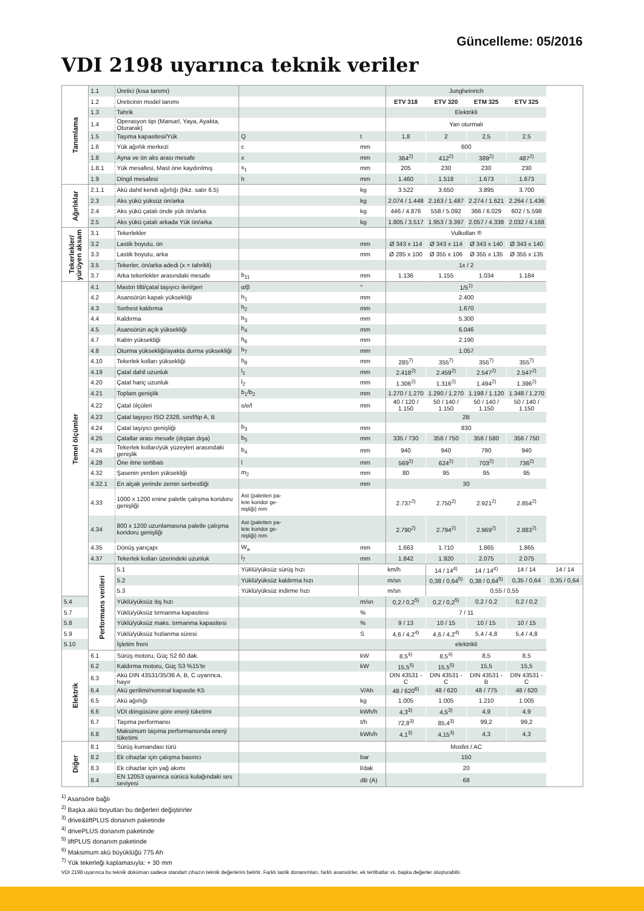Güncelleme: 05/2016
VDI 2198 uyarınca teknik veriler
| Tanımlama | 1.1 | Üretici (kısa tanımı) | | | Jungheinrich | | | | |
| | 1.2 | Üreticinin model tanımı | | | ETV 318 | ETV 320 | ETM 325 | ETV 325 | |
| | 1.3 | Tahrik | | | Elektrikli | | | | |
| | 1.4 | Operasyon tipi (Manuel, Yaya, Ayakta, Oturarak) | | | Yan oturmalı | | | | |
| | 1.5 | Taşıma kapasitesi/Yük | Q | t | 1,8 | 2 | 2,5 | 2,5 | |
| | 1.6 | Yük ağırlık merkezi | c | mm | 600 | | | | |
| | 1.8 | Ayna ve ön aks arası mesafe | x | mm | 364<sup>2)</sup> | 412<sup>2)</sup> | 389<sup>2)</sup> | 487<sup>2)</sup> | |
| | 1.8.1 | Yük mesafesi, Mast öne kaydırılmış | x<sub>1</sub> | mm | 205 | 230 | 230 | 230 | |
| | 1.9 | Dingil mesafesi | h | mm | 1.460 | 1.518 | 1.673 | 1.673 | |
| Ağırlıklar | 2.1.1 | Akü dahil kendi ağırlığı (bkz. satır 6.5) | | kg | 3.522 | 3.650 | 3.895 | 3.700 | |
| | 2.3 | Aks yükü yüksüz ön/arka | | kg | 2.074 / 1.448 | 2.163 / 1.487 | 2.274 / 1.621 | 2.264 / 1.436 | |
| | 2.4 | Aks yükü çatalı önde yük ön/arka | | kg | 446 / 4.876 | 558 / 5.092 | 366 / 6.029 | 602 / 5.598 | |
| | 2.5 | Aks yükü çatalı arkada Yük ön/arka | | kg | 1.805 / 3.517 | 1.953 / 3.397 | 2.057 / 4.338 | 2.032 / 4.168 | |
| Tekerlekler/ yürüyen aksam | 3.1 | Tekerlekler | | | Vulkollan ® | | | | |
| | 3.2 | Lastik boyutu, ön | | mm | Ø 343 x 114 | Ø 343 x 114 | Ø 343 x 140 | Ø 343 x 140 | |
| | 3.3 | Lastik boyutu, arka | | mm | Ø 285 x 100 | Ø 355 x 106 | Ø 355 x 135 | Ø 355 x 135 | |
| | 3.5 | Tekerler, ön/arka adedi (x = tahrikli) | | | 1x / 2 | | | | |
| | 3.7 | Arka tekerlekler arasındaki mesafe | b<sub>11</sub> | mm | 1.136 | 1.155 | 1.034 | 1.184 | |
| Temel ölçümler | 4.1 | Mastın tilti/çatal taşıyıcı ileri/geri | α/β | ° | 1/5<sup>1)</sup> | | | | |
| | 4.2 | Asansörün kapalı yüksekliği | h<sub>1</sub> | mm | 2.400 | | | | |
| | 4.3 | Serbest kaldırma | h<sub>2</sub> | mm | 1.670 | | | | |
| | 4.4 | Kaldırma | h<sub>3</sub> | mm | 5.300 | | | | |
| | 4.5 | Asansörün açık yüksekliği | h<sub>4</sub> | mm | 6.046 | | | | |
| | 4.7 | Kabin yüksekliği | h<sub>6</sub> | mm | 2.190 | | | | |
| | 4.8 | Oturma yüksekliği/ayakta durma yüksekliği | h<sub>7</sub> | mm | 1.057 | | | | |
| | 4.10 | Tekerlek kolları yüksekliği | h<sub>8</sub> | mm | 285<sup>7)</sup> | 355<sup>7)</sup> | 355<sup>7)</sup> | 355<sup>7)</sup> | |
| | 4.19 | Çatal dahil uzunluk | l<sub>1</sub> | mm | 2.418<sup>2)</sup> | 2.459<sup>2)</sup> | 2.547<sup>2)</sup> | 2.547<sup>2)</sup> | |
| | 4.20 | Çatal hariç uzunluk | l<sub>2</sub> | mm | 1.306<sup>2)</sup> | 1.316<sup>2)</sup> | 1.494<sup>2)</sup> | 1.396<sup>2)</sup> | |
| | 4.21 | Toplam genişlik | b<sub>1</sub>/b<sub>2</sub> | mm | 1.270 / 1.270 | 1.290 / 1.270 | 1.198 / 1.120 | 1.348 / 1.270 | |
| | 4.22 | Çatal ölçüleri | s/e/l | mm | 40 / 120 / 1.150 | 50 / 140 / 1.150 | 50 / 140 / 1.150 | 50 / 140 / 1.150 | |
| | 4.23 | Çatal taşıyıcı ISO 2328, sınıf/tip A, B | | | 2B | | | | |
| | 4.24 | Çatal taşıyıcı genişliği | b<sub>3</sub> | mm | 830 | | | | |
| | 4.25 | Çatallar arası mesafe (dıştan dışa) | b<sub>5</sub> | mm | 335 / 730 | 356 / 750 | 356 / 580 | 356 / 750 | |
| | 4.26 | Tekerlek kolları/yük yüzeyleri arasındaki genişlik | b<sub>4</sub> | mm | 940 | 940 | 790 | 940 | |
| | 4.28 | Öne itme tertibatı | l | mm | 569<sup>2)</sup> | 624<sup>2)</sup> | 703<sup>2)</sup> | 736<sup>2)</sup> | |
| | 4.32 | Şasenin yerden yüksekliği | m<sub>2</sub> | mm | 80 | 95 | 95 | 95 | |
| | 4.32.1 | En alçak yerinde zemin serbestliği | | mm | 30 | | | | |
| | 4.33 | 1000 x 1200 enine paletle çalışma koridoru genişliği | Ast (paletten pa- lete koridor ge- nişliği) mm | | 2.737<sup>2)</sup> | 2.750<sup>2)</sup> | 2.921<sup>2)</sup> | 2.854<sup>2)</sup> | |
| | 4.34 | 800 x 1200 uzunlamasına paletle çalışma koridoru genişliği | Ast (paletten pa- lete koridor ge- nişliği) mm | | 2.790<sup>2)</sup> | 2.794<sup>2)</sup> | 2.969<sup>2)</sup> | 2.883<sup>2)</sup> | |
| | 4.35 | Dönüş yarıçapı | W<sub>a</sub> | mm | 1.663 | 1.710 | 1.865 | 1.865 | |
| | 4.37 | Tekerlek kolları üzerindeki uzunluk | l<sub>7</sub> | mm | 1.842 | 1.920 | 2.075 | 2.075 | |
| | Performans verileri | 5.1 | Yüklü/yüksüz sürüş hızı | | km/h | 14 / 14<sup>4)</sup> | 14 / 14<sup>4)</sup> | 14 / 14 | 14 / 14 |
| | | 5.2 | Yüklü/yüksüz kaldırma hızı | | m/sn | 0,38 / 0,64<sup>5)</sup> | 0,38 / 0,64<sup>5)</sup> | 0,35 / 0,64 | 0,35 / 0,64 |
| | | 5.3 | Yüklü/yüksüz indirme hızı | | m/sn | 0,55 / 0,55 | | | |
| 5.4 | | Yüklü/yüksüz itiş hızı | | m/sn | 0,2 / 0,2<sup>5)</sup> | 0,2 / 0,2<sup>5)</sup> | 0,2 / 0,2 | 0,2 / 0,2 | |
| 5.7 | | Yüklü/yüksüz tırmanma kapasitesi | | % | 7 / 11 | | | | |
| 5.8 | | Yüklü/yüksüz maks. tırmanma kapasitesi | | % | 9 / 13 | 10 / 15 | 10 / 15 | 10 / 15 | |
| 5.9 | | Yüklü/yüksüz hızlanma süresi | | S | 4,6 / 4,2<sup>4)</sup> | 4,6 / 4,2<sup>4)</sup> | 5,4 / 4,8 | 5,4 / 4,8 | |
| 5.10 | | İşletim freni | | | elektrikli | | | | |
| Elektrik | 6.1 | Sürüş motoru, Güç S2 60 dak. | | kW | 8,5<sup>4)</sup> | 8,5<sup>4)</sup> | 8,5 | 8,5 | |
| | 6.2 | Kaldırma motoru, Güç S3 %15'te | | kW | 15,5<sup>5)</sup> | 15,5<sup>5)</sup> | 15,5 | 15,5 | |
| | 6.3 | Akü DIN 43531/35/36 A, B, C uyarınca, hayır | | | DIN 43531 - C | DIN 43531 - C | DIN 43531 - B | DIN 43531 - C | |
| | 6.4 | Akü gerilimi/nominal kapasite K5 | | V/Ah | 48 / 620<sup>6)</sup> | 48 / 620 | 48 / 775 | 48 / 620 | |
| | 6.5 | Akü ağırlığı | | kg | 1.005 | 1.005 | 1.210 | 1.005 | |
| | 6.6 | VDI döngüsüne göre enerji tüketimi | | kWh/h | 4,3<sup>3)</sup> | 4,5<sup>3)</sup> | 4,9 | 4,9 | |
| | 6.7 | Taşıma performansı | | t/h | 72,8<sup>3)</sup> | 85,4<sup>3)</sup> | 99,2 | 99,2 | |
| | 6.8 | Maksimum taşıma performansında enerji tüketimi | | kWh/h | 4,1<sup>3)</sup> | 4,15<sup>3)</sup> | 4,3 | 4,3 | |
| Diğer | 8.1 | Sürüş kumandası türü | | | Mosfet / AC | | | | |
| | 8.2 | Ek cihazlar için çalışma basıncı | | bar | 150 | | | | |
| | 8.3 | Ek cihazlar için yağ akımı | | l/dak | 20 | | | | |
| | 8.4 | EN 12053 uyarınca sürücü kulağındaki ses seviyesi | | dB (A) | 68 | | | | |
<sup>1)</sup> Asansöre bağlı
<sup>2)</sup> Başka akü boyutları bu değerleri değiştirirler
<sup>3)</sup> drive&liftPLUS donanım paketinde
<sup>4)</sup> drivePLUS donanım paketinde
<sup>5)</sup> liftPLUS donanım paketinde
<sup>6)</sup> Maksimum akü büyüklüğü 775 Ah
<sup>7)</sup> Yük tekerleği kaplamasıyla: + 30 mm
VDI 2198 uyarınca bu teknik doküman sadece standart cihazın teknik değerlerini belirtir. Farklı lastik donanımları, farklı asansörler, ek tertibatlar vs. başka değerler oluşturabilir.